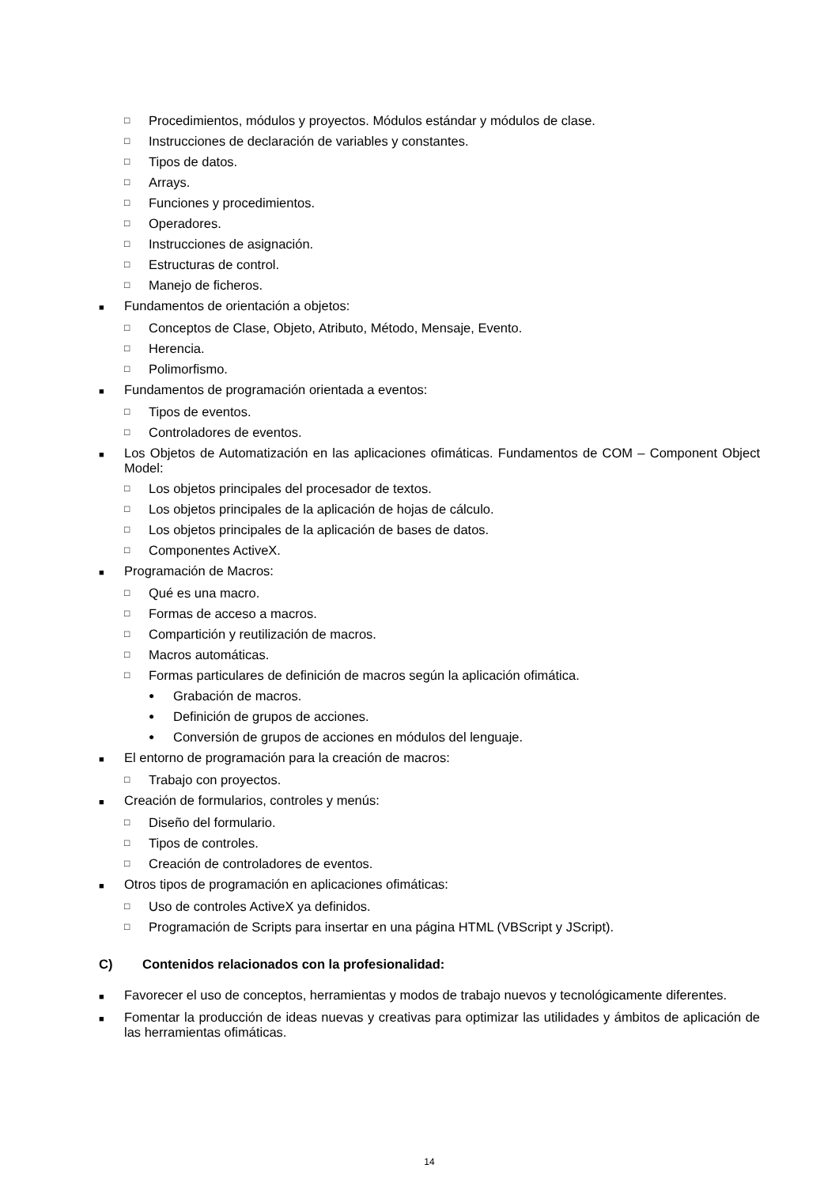□ Procedimientos, módulos y proyectos. Módulos estándar y módulos de clase.
□ Instrucciones de declaración de variables y constantes.
□ Tipos de datos.
□ Arrays.
□ Funciones y procedimientos.
□ Operadores.
□ Instrucciones de asignación.
□ Estructuras de control.
□ Manejo de ficheros.
■ Fundamentos de orientación a objetos:
□ Conceptos de Clase, Objeto, Atributo, Método, Mensaje, Evento.
□ Herencia.
□ Polimorfismo.
■ Fundamentos de programación orientada a eventos:
□ Tipos de eventos.
□ Controladores de eventos.
■ Los Objetos de Automatización en las aplicaciones ofimáticas. Fundamentos de COM – Component Object Model:
□ Los objetos principales del procesador de textos.
□ Los objetos principales de la aplicación de hojas de cálculo.
□ Los objetos principales de la aplicación de bases de datos.
□ Componentes ActiveX.
■ Programación de Macros:
□ Qué es una macro.
□ Formas de acceso a macros.
□ Compartición y reutilización de macros.
□ Macros automáticas.
□ Formas particulares de definición de macros según la aplicación ofimática.
● Grabación de macros.
● Definición de grupos de acciones.
● Conversión de grupos de acciones en módulos del lenguaje.
■ El entorno de programación para la creación de macros:
□ Trabajo con proyectos.
■ Creación de formularios, controles y menús:
□ Diseño del formulario.
□ Tipos de controles.
□ Creación de controladores de eventos.
■ Otros tipos de programación en aplicaciones ofimáticas:
□ Uso de controles ActiveX ya definidos.
□ Programación de Scripts para insertar en una página HTML (VBScript y JScript).
C) Contenidos relacionados con la profesionalidad:
■ Favorecer el uso de conceptos, herramientas y modos de trabajo nuevos y tecnológicamente diferentes.
■ Fomentar la producción de ideas nuevas y creativas para optimizar las utilidades y ámbitos de aplicación de las herramientas ofimáticas.
14